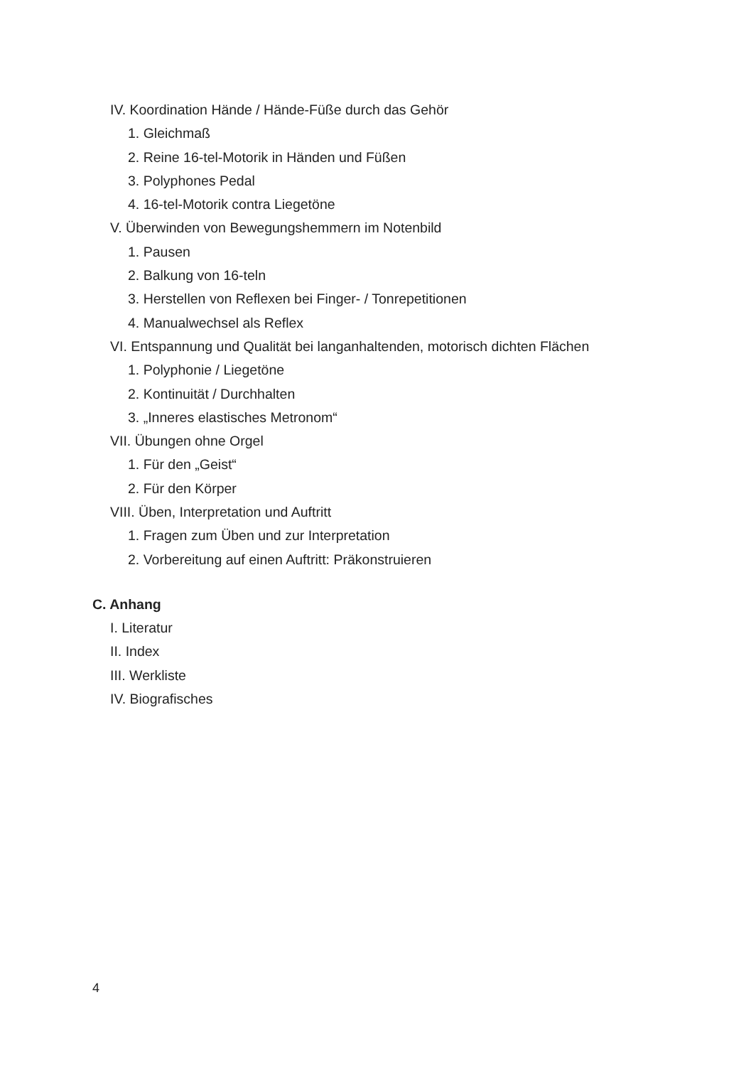IV. Koordination Hände / Hände-Füße durch das Gehör
1. Gleichmaß
2. Reine 16-tel-Motorik in Händen und Füßen
3. Polyphones Pedal
4. 16-tel-Motorik contra Liegetöne
V. Überwinden von Bewegungshemmern im Notenbild
1. Pausen
2. Balkung von 16-teln
3. Herstellen von Reflexen bei Finger- / Tonrepetitionen
4. Manualwechsel als Reflex
VI. Entspannung und Qualität bei langanhaltenden, motorisch dichten Flächen
1. Polyphonie / Liegetöne
2. Kontinuität / Durchhalten
3. „Inneres elastisches Metronom“
VII. Übungen ohne Orgel
1. Für den „Geist“
2. Für den Körper
VIII. Üben, Interpretation und Auftritt
1. Fragen zum Üben und zur Interpretation
2. Vorbereitung auf einen Auftritt: Präkonstruieren
C. Anhang
I. Literatur
II. Index
III. Werkliste
IV. Biografisches
4